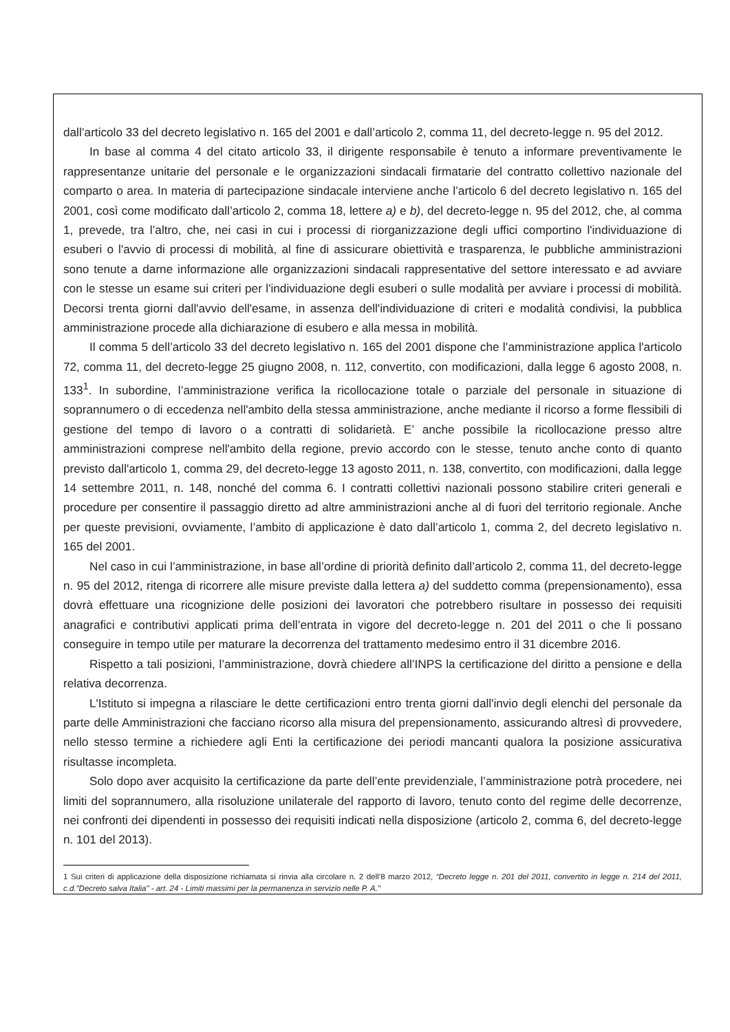dall’articolo 33 del decreto legislativo n. 165 del 2001 e dall’articolo 2, comma 11, del decreto-legge n. 95 del 2012.
In base al comma 4 del citato articolo 33, il dirigente responsabile è tenuto a informare preventivamente le rappresentanze unitarie del personale e le organizzazioni sindacali firmatarie del contratto collettivo nazionale del comparto o area. In materia di partecipazione sindacale interviene anche l’articolo 6 del decreto legislativo n. 165 del 2001, così come modificato dall’articolo 2, comma 18, lettere a) e b), del decreto-legge n. 95 del 2012, che, al comma 1, prevede, tra l’altro, che, nei casi in cui i processi di riorganizzazione degli uffici comportino l'individuazione di esuberi o l'avvio di processi di mobilità, al fine di assicurare obiettività e trasparenza, le pubbliche amministrazioni sono tenute a darne informazione alle organizzazioni sindacali rappresentative del settore interessato e ad avviare con le stesse un esame sui criteri per l'individuazione degli esuberi o sulle modalità per avviare i processi di mobilità. Decorsi trenta giorni dall'avvio dell'esame, in assenza dell'individuazione di criteri e modalità condivisi, la pubblica amministrazione procede alla dichiarazione di esubero e alla messa in mobilità.
Il comma 5 dell’articolo 33 del decreto legislativo n. 165 del 2001 dispone che l’amministrazione applica l'articolo 72, comma 11, del decreto-legge 25 giugno 2008, n. 112, convertito, con modificazioni, dalla legge 6 agosto 2008, n. 133<sup>1</sup>. In subordine, l’amministrazione verifica la ricollocazione totale o parziale del personale in situazione di soprannumero o di eccedenza nell'ambito della stessa amministrazione, anche mediante il ricorso a forme flessibili di gestione del tempo di lavoro o a contratti di solidarietà. E’ anche possibile la ricollocazione presso altre amministrazioni comprese nell'ambito della regione, previo accordo con le stesse, tenuto anche conto di quanto previsto dall'articolo 1, comma 29, del decreto-legge 13 agosto 2011, n. 138, convertito, con modificazioni, dalla legge 14 settembre 2011, n. 148, nonché del comma 6. I contratti collettivi nazionali possono stabilire criteri generali e procedure per consentire il passaggio diretto ad altre amministrazioni anche al di fuori del territorio regionale. Anche per queste previsioni, ovviamente, l’ambito di applicazione è dato dall’articolo 1, comma 2, del decreto legislativo n. 165 del 2001.
Nel caso in cui l’amministrazione, in base all’ordine di priorità definito dall’articolo 2, comma 11, del decreto-legge n. 95 del 2012, ritenga di ricorrere alle misure previste dalla lettera a) del suddetto comma (prepensionamento), essa dovrà effettuare una ricognizione delle posizioni dei lavoratori che potrebbero risultare in possesso dei requisiti anagrafici e contributivi applicati prima dell’entrata in vigore del decreto-legge n. 201 del 2011 o che li possano conseguire in tempo utile per maturare la decorrenza del trattamento medesimo entro il 31 dicembre 2016.
Rispetto a tali posizioni, l’amministrazione, dovrà chiedere all’INPS la certificazione del diritto a pensione e della relativa decorrenza.
L'Istituto si impegna a rilasciare le dette certificazioni entro trenta giorni dall'invio degli elenchi del personale da parte delle Amministrazioni che facciano ricorso alla misura del prepensionamento, assicurando altresì di provvedere, nello stesso termine a richiedere agli Enti la certificazione dei periodi mancanti qualora la posizione assicurativa risultasse incompleta.
Solo dopo aver acquisito la certificazione da parte dell’ente previdenziale, l’amministrazione potrà procedere, nei limiti del soprannumero, alla risoluzione unilaterale del rapporto di lavoro, tenuto conto del regime delle decorrenze, nei confronti dei dipendenti in possesso dei requisiti indicati nella disposizione (articolo 2, comma 6, del decreto-legge n. 101 del 2013).
1 Sui criteri di applicazione della disposizione richiamata si rinvia alla circolare n. 2 dell’8 marzo 2012, “Decreto legge n. 201 del 2011, convertito in legge n. 214 del 2011, c.d."Decreto salva Italia" - art. 24 - Limiti massimi per la permanenza in servizio nelle P. A."